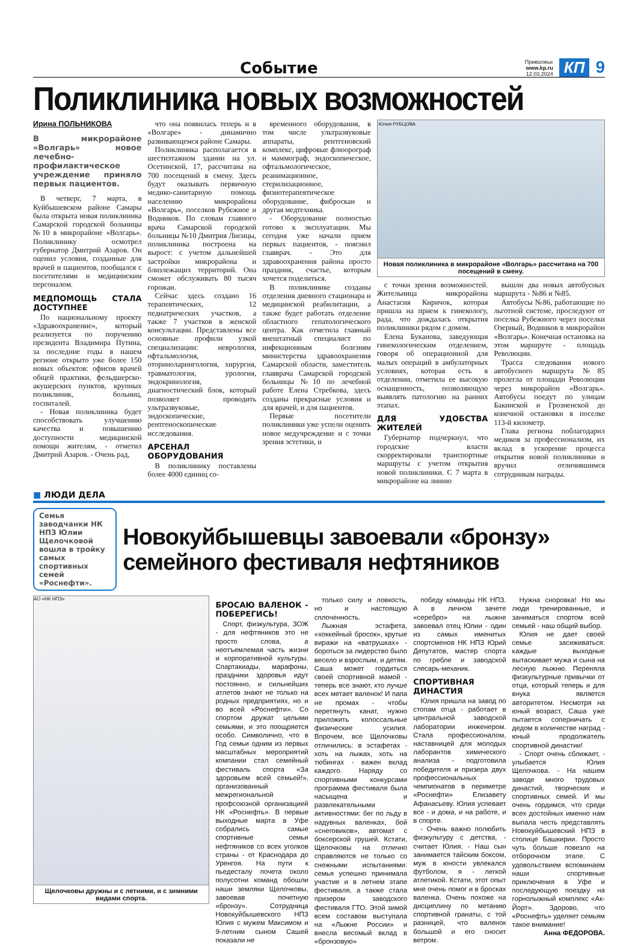Событие
Приволжье
www.kp.ru
12.03.2024
КП
9
Поликлиника новых возможностей
Ирина ПОЛЬНИКОВА
В микрорайоне «Волгарь» новое лечебно-профилактическое учреждение приняло первых пациентов.
В четверг, 7 марта, в Куйбышевском районе Самары была открыта новая поликлиника Самарской городской больницы №10 в микрорайоне «Волгарь». Поликлинику осмотрел губернатор Дмитрий Азаров. Он оценил условия, созданные для врачей и пациентов, пообщался с посетителями и медицинским персоналом.
МЕДПОМОЩЬ СТАЛА ДОСТУПНЕЕ
По национальному проекту «Здравоохранение», который реализуется по поручению президента Владимира Путина, за последние годы в нашем регионе открыто уже более 150 новых объектов: офисов врачей общей практики, фельдшерско-акушерских пунктов, крупных поликлиник, больниц, госпиталей.
- Новая поликлиника будет способствовать улучшению качества и повышению доступности медицинской помощи жителям, - отметил Дмитрий Азаров. - Очень рад,
что она появилась теперь и в «Волгаре» - динамично развивающемся районе Самары.
Поликлиника располагается в шестиэтажном здании на ул. Осетинской, 17, рассчитана на 700 посещений в смену. Здесь будут оказывать первичную медико-санитарную помощь населению микрорайона «Волгарь», поселков Рубежное и Водников. По словам главного врача Самарской городской больницы №10 Дмитрия Лисицы, поликлиника построена на вырост: с учетом дальнейшей застройки микрорайона и близлежащих территорий. Она сможет обслуживать 80 тысяч горожан.
Сейчас здесь создано 16 терапевтических, 12 педиатрических участков, а также 7 участков в женской консультации. Представлены все основные профили узкой специализации: неврология, офтальмология, оториноларингология, хирургия, травматология, урология, эндокринология, диагностический блок, который позволяет проводить ультразвуковые, эндоскопические, рентгеноскопические исследования.
АРСЕНАЛ ОБОРУДОВАНИЯ
В поликлинику поставлены более 4000 единиц со-
временного оборудования, в том числе ультразвуковые аппараты, рентгеновский комплекс, цифровые флюорограф и маммограф, эндоскопическое, офтальмологическое, реанимационное, стерилизационное, физиотерапевтическое оборудование, фиброскан и другая медтехника.
- Оборудование полностью готово к эксплуатации. Мы сегодня уже начали прием первых пациентов, - пояснил главврач. - Это для здравоохранения района просто праздник, счастье, которым хочется поделиться.
В поликлинике созданы отделения дневного стационара и медицинской реабилитации, а также будет работать отделение областного гепатологического центра. Как отметила главный внештатный специалист по инфекционным болезням министерства здравоохранения Самарской области, заместитель главврача Самарской городской больницы №10 по лечебной работе Елена Стребкова, здесь созданы прекрасные условия и для врачей, и для пациентов.
Первые посетители поликлиники уже успели оценить новое медучреждение и с точки зрения эстетики, и
Юлия РУБЦОВА
Новая поликлиника в микрорайоне «Волгарь» рассчитана на 700 посещений в смену.
с точки зрения возможностей. Жительница микрорайона Анастасия Киричок, которая пришла на прием к гинекологу, рада, что дождалась открытия поликлиники рядом с домом.
Елена Буканова, заведующая гинекологическим отделением, говоря об операционной для малых операций в амбулаторных условиях, которая есть в отделении, отметила ее высокую оснащенность, позволяющую выявлять патологию на ранних этапах.
ДЛЯ УДОБСТВА ЖИТЕЛЕЙ
Губернатор подчеркнул, что городские власти скорректировали транспортные маршруты с учетом открытия новой поликлиники. С 7 марта в микрорайоне на линию
вышли два новых автобусных маршрута - №86 и №85.
Автобусы №86, работающие по льготной системе, проследуют от поселка Рубежного через поселки Озерный, Водников в микрорайон «Волгарь». Конечная остановка на этом маршруте - площадь Революции.
Трасса следования нового автобусного маршрута №85 пролегла от площади Революции через микрорайон «Волгарь». Автобусы поедут по улицам Бакинской и Грозненской до конечной остановки в поселке 113-й километр.
Глава региона поблагодарил медиков за профессионализм, их вклад в ускорение процесса открытия новой поликлиники и вручил отличившимся сотрудникам награды.
■ ЛЮДИ ДЕЛА
Семья заводчанки НК НПЗ Юлии Щелочковой вошла в тройку самых спортивных семей «Роснефти».
Новокуйбышевцы завоевали «бронзу» семейного фестиваля нефтяников
АО «НК НПЗ»
Щелочковы дружны и с летними, и с зимними видами спорта.
БРОСАЮ ВАЛЕНОК - ПОБЕРЕГИСЬ!
Спорт, физкультура, ЗОЖ - для нефтяников это не просто слова, а неотъемлемая часть жизни и корпоративной культуры. Спартакиады, марафоны, праздники здоровья идут постоянно, и сильнейших атлетов знают не только на родных предприятиях, но и во всей «Роснефти». Со спортом дружат целыми семьями, и это поощряется особо. Символично, что в Год семьи одним из первых масштабных мероприятий компании стал семейный фестиваль спорта «За здоровьем всей семьей!», организованный межрегиональной профсоюзной организацией НК «Роснефть». В первые выходные марта в Уфе собрались самые спортивные семьи нефтяников со всех уголков страны - от Краснодара до Уренгоя. На пути к пьедесталу почета около полусотни команд обошли наши земляки Щелочковы, завоевав почетную «бронзу». Сотрудница Новокуйбышевского НПЗ Юлия с мужем Максимом и 9-летним сыном Сашей показали не
только силу и ловкость, но и настоящую сплоченность.
Лыжная эстафета, «хоккейный бросок», крутые виражи на «ватрушках» - бороться за лидерство было весело и взрослым, и детям. Саша может гордиться своей спортивной мамой - теперь все знают, кто лучше всех метает валенок! И папа не промах - чтобы перетянуть канат, нужно приложить колоссальные физические усилия. Впрочем, все Щелочковы отличились: в эстафетах - хоть на лыжах, хоть на тюбингах - важен вклад каждого. Наряду со спортивными конкурсами программа фестиваля была насыщена и развлекательными активностями: бег по льду в надувных валенках, бой «снеговиков», автомат с боксерской грушей. Кстати, Щелочковы на отлично справляются не только со снежными испытаниями: семья успешно принимала участие и в летнем этапе фестиваля, а также стала призером заводского фестиваля ГТО. Этой зимой всем составом выступала на «Лыжне России» и внесла весомый вклад в «бронзовую»
победу команды НК НПЗ. А в личном зачете «серебро» на лыжне завоевал отец Юлии - один из самых именитых спортсменов НК НПЗ Юрий Депутатов, мастер спорта по гребле и заводской слесарь-механик.
СПОРТИВНАЯ ДИНАСТИЯ
Юлия пришла на завод по стопам отца - работает в центральной заводской лаборатории инженером. Стала профессионалом, наставницей для молодых лаборантов химического анализа - подготовила победителя и призера двух профессиональных чемпионатов в периметре «Роснефти» Елизавету Афанасьеву. Юлия успевает все - и дома, и на работе, и в спорте.
- Очень важно полюбить физкультуру с детства, - считает Юлия. - Наш сын занимается тайским боксом, муж в юности увлекался футболом, я - легкой атлетикой. Кстати, этот опыт мне очень помог и в бросках валенка. Очень похоже на дисциплину по метанию спортивной гранаты, с той разницей, что валенок большой и его сносит ветром.
Нужна сноровка! Но мы люди тренированные, и заниматься спортом всей семьей - наш общий выбор.
Юлия не дает своей семье засиживаться: каждые выходные вытаскивает мужа и сына на лесную лыжню. Переняла физкультурные привычки от отца, который теперь и для внука является авторитетом. Несмотря на юный возраст, Саша уже пытается соперничать с дедом в количестве наград - юный продолжатель спортивной династии!
- Спорт очень сближает, - улыбается Юлия Щелочкова. - На нашем заводе много трудовых династий, творческих и спортивных семей. И мы очень гордимся, что среди всех достойных именно нам выпала честь представлять Новокуйбышевский НПЗ в столице Башкирии. Просто чуть больше повезло на отборочном этапе. С удовольствием вспоминаем наши спортивные приключения в Уфе и последующую поездку на горнолыжный комплекс «Ак-Йорт». Здорово, что «Роснефть» уделяет семьям такое внимание!
Анна ФЕДОРОВА.